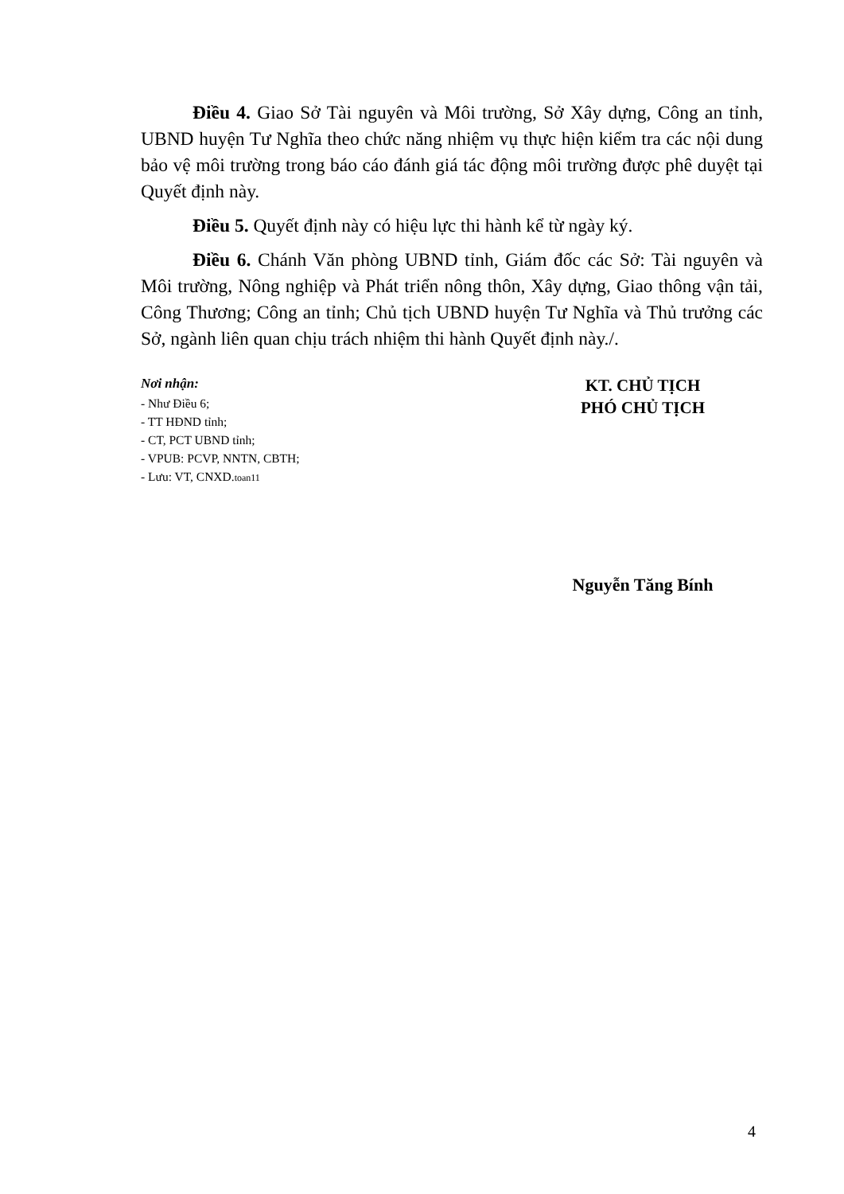Điều 4. Giao Sở Tài nguyên và Môi trường, Sở Xây dựng, Công an tỉnh, UBND huyện Tư Nghĩa theo chức năng nhiệm vụ thực hiện kiểm tra các nội dung bảo vệ môi trường trong báo cáo đánh giá tác động môi trường được phê duyệt tại Quyết định này.
Điều 5. Quyết định này có hiệu lực thi hành kể từ ngày ký.
Điều 6. Chánh Văn phòng UBND tỉnh, Giám đốc các Sở: Tài nguyên và Môi trường, Nông nghiệp và Phát triển nông thôn, Xây dựng, Giao thông vận tải, Công Thương; Công an tỉnh; Chủ tịch UBND huyện Tư Nghĩa và Thủ trưởng các Sở, ngành liên quan chịu trách nhiệm thi hành Quyết định này./.
Nơi nhận:
- Như Điều 6;
- TT HĐND tỉnh;
- CT, PCT UBND tỉnh;
- VPUB: PCVP, NNTN, CBTH;
- Lưu: VT, CNXD.toan11
KT. CHỦ TỊCH
PHÓ CHỦ TỊCH
Nguyễn Tăng Bính
4